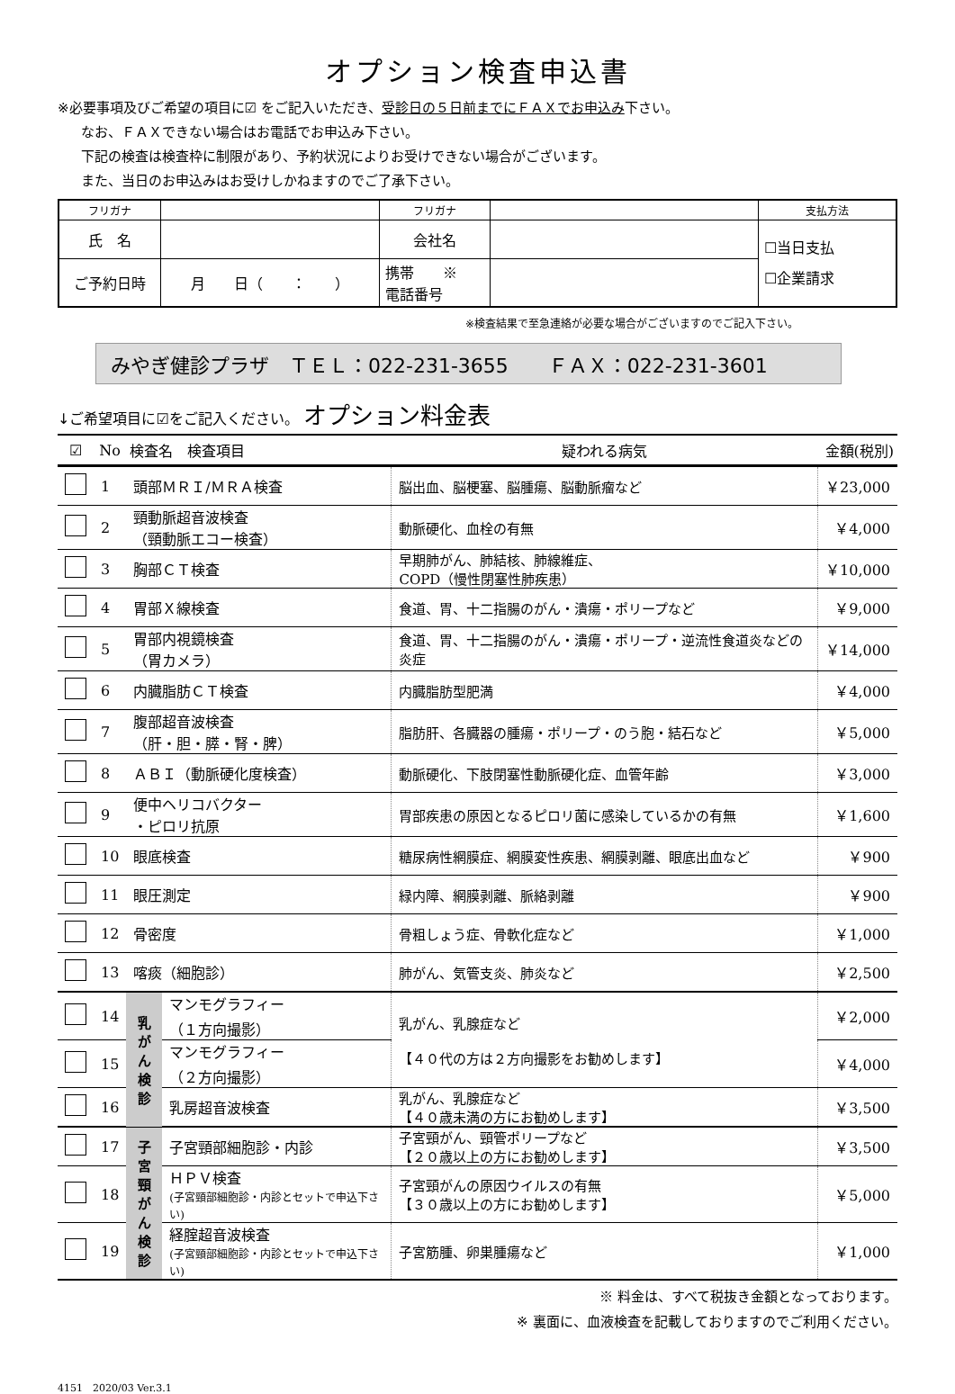オプション検査申込書
※必要事項及びご希望の項目に☑ をご記入いただき、受診日の５日前までにＦＡＸでお申込み下さい。
なお、ＦＡＸできない場合はお電話でお申込み下さい。
下記の検査は検査枠に制限があり、予約状況によりお受けできない場合がございます。
また、当日のお申込みはお受けしかねますのでご了承下さい。
| フリガナ | | フリガナ | | 支払方法 |
| 氏 名 | | 会社名 | | ☐当日支払 ☐企業請求 |
| ご予約日時 | 月 日（ ： ） | 携帯 ※ 電話番号 | | |
※検査結果で至急連絡が必要な場合がございますのでご記入下さい。
みやぎ健診プラザ　ＴＥＬ：022-231-3655　　ＦＡＸ：022-231-3601
↓ご希望項目に☑をご記入ください。 オプション料金表
| ☑ | No | 検査名 検査項目 | | 疑われる病気 | 金額(税別) |
| --- | --- | --- | --- | --- | --- |
| | 1 | 頭部ＭＲＩ/ＭＲＡ検査 | | 脳出血、脳梗塞、脳腫瘍、脳動脈瘤など | ￥23,000 |
| | 2 | 頸動脈超音波検査 （頸動脈エコー検査） | | 動脈硬化、血栓の有無 | ￥4,000 |
| | 3 | 胸部ＣＴ検査 | | 早期肺がん、肺結核、肺線維症、 COPD（慢性閉塞性肺疾患） | ￥10,000 |
| | 4 | 胃部Ｘ線検査 | | 食道、胃、十二指腸のがん・潰瘍・ポリープなど | ￥9,000 |
| | 5 | 胃部内視鏡検査 （胃カメラ） | | 食道、胃、十二指腸のがん・潰瘍・ポリープ・逆流性食道炎などの炎症 | ￥14,000 |
| | 6 | 内臓脂肪ＣＴ検査 | | 内臓脂肪型肥満 | ￥4,000 |
| | 7 | 腹部超音波検査 （肝・胆・膵・腎・脾） | | 脂肪肝、各臓器の腫瘍・ポリープ・のう胞・結石など | ￥5,000 |
| | 8 | ＡＢＩ（動脈硬化度検査） | | 動脈硬化、下肢閉塞性動脈硬化症、血管年齢 | ￥3,000 |
| | 9 | 便中ヘリコバクター ・ピロリ抗原 | | 胃部疾患の原因となるピロリ菌に感染しているかの有無 | ￥1,600 |
| | 10 | 眼底検査 | | 糖尿病性網膜症、網膜変性疾患、網膜剥離、眼底出血など | ￥900 |
| | 11 | 眼圧測定 | | 緑内障、網膜剥離、脈絡剥離 | ￥900 |
| | 12 | 骨密度 | | 骨粗しょう症、骨軟化症など | ￥1,000 |
| | 13 | 喀痰（細胞診） | | 肺がん、気管支炎、肺炎など | ￥2,500 |
| | 14 | 乳がん検診 | マンモグラフィー （１方向撮影） | 乳がん、乳腺症など 【４０代の方は２方向撮影をお勧めします】 | ￥2,000 |
| | 15 | | マンモグラフィー （２方向撮影） | | ￥4,000 |
| | 16 | | 乳房超音波検査 | 乳がん、乳腺症など 【４０歳未満の方にお勧めします】 | ￥3,500 |
| | 17 | 子宮頸がん検診 | 子宮頸部細胞診・内診 | 子宮頸がん、頸管ポリープなど 【２０歳以上の方にお勧めします】 | ￥3,500 |
| | 18 | | ＨＰＶ検査 (子宮頸部細胞診・内診とセットで申込下さい) | 子宮頸がんの原因ウイルスの有無 【３０歳以上の方にお勧めします】 | ￥5,000 |
| | 19 | | 経腟超音波検査 (子宮頸部細胞診・内診とセットで申込下さい) | 子宮筋腫、卵巣腫瘍など | ￥1,000 |
※ 料金は、すべて税抜き金額となっております。
※ 裏面に、血液検査を記載しておりますのでご利用ください。
4151　2020/03 Ver.3.1